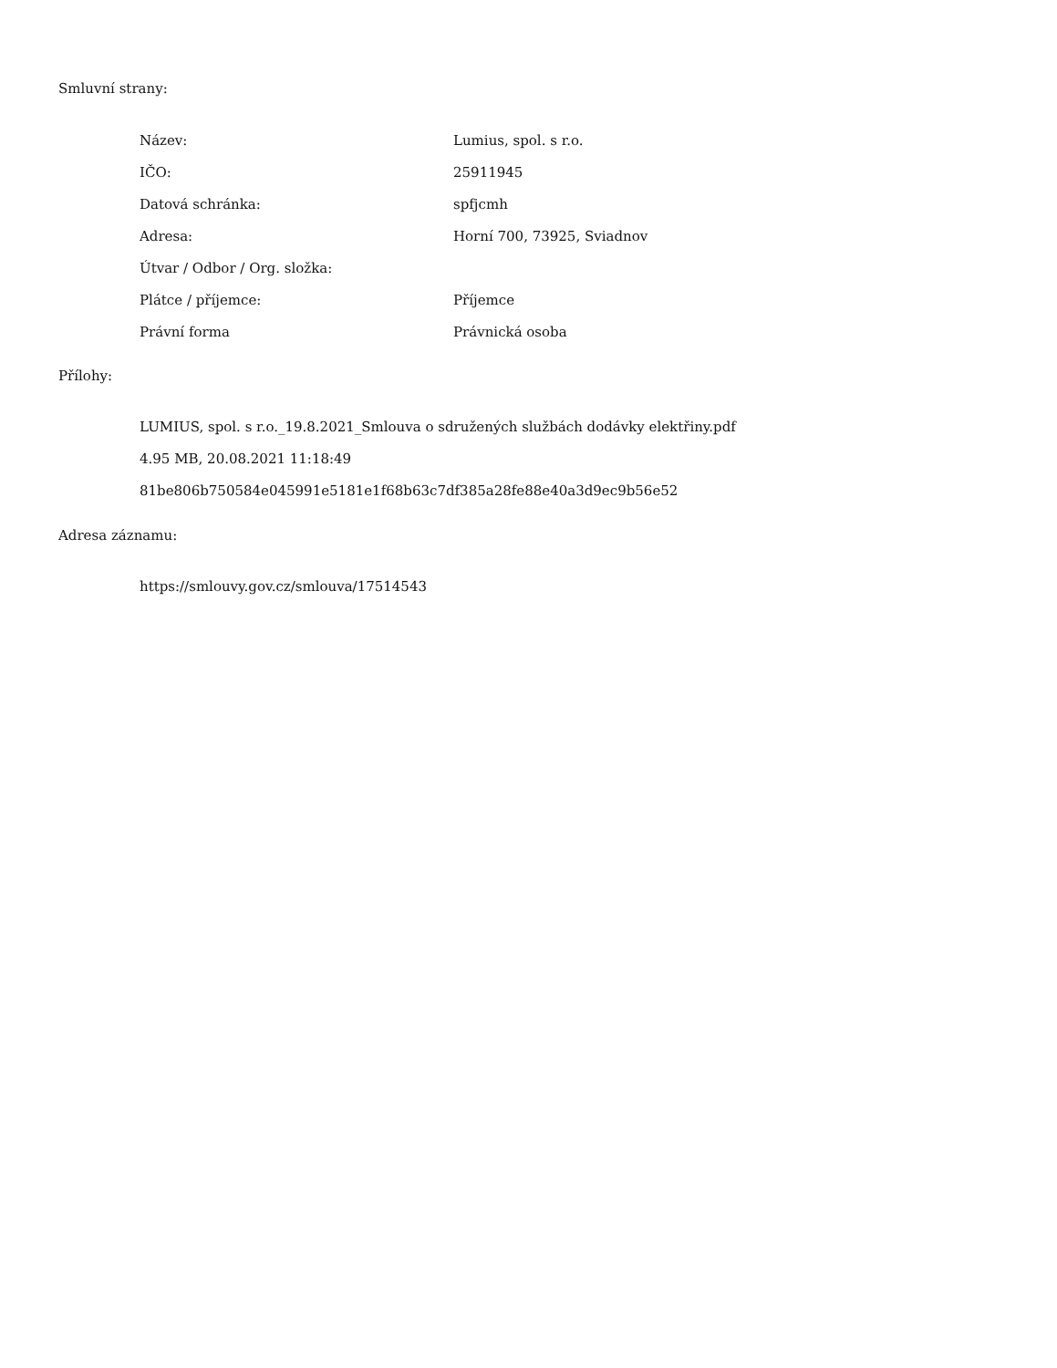Smluvní strany:
| Název: | Lumius, spol. s r.o. |
| IČO: | 25911945 |
| Datová schránka: | spfjcmh |
| Adresa: | Horní 700, 73925, Sviadnov |
| Útvar / Odbor / Org. složka: | |
| Plátce / příjemce: | Příjemce |
| Právní forma | Právnická osoba |
Přílohy:
LUMIUS, spol. s r.o._19.8.2021_Smlouva o sdružených službách dodávky elektřiny.pdf
4.95 MB, 20.08.2021 11:18:49
81be806b750584e045991e5181e1f68b63c7df385a28fe88e40a3d9ec9b56e52
Adresa záznamu:
https://smlouvy.gov.cz/smlouva/17514543